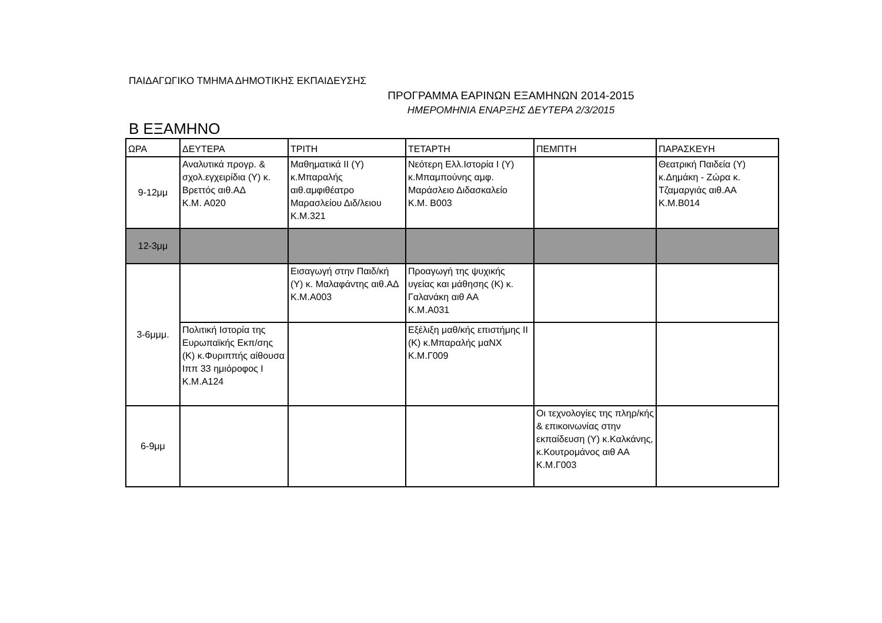ΠΑΙΔΑΓΩΓΙΚΟ ΤΜΗΜΑ ΔΗΜΟΤΙΚΗΣ ΕΚΠΑΙΔΕΥΣΗΣ
ΠΡΟΓΡΑΜΜΑ ΕΑΡΙΝΩΝ ΕΞΑΜΗΝΩΝ 2014-2015
ΗΜΕΡΟΜΗΝΙΑ ΕΝΑΡΞΗΣ ΔΕΥΤΕΡΑ 2/3/2015
Β ΕΞΑΜΗΝΟ
| ΩΡΑ | ΔΕΥΤΕΡΑ | ΤΡΙΤΗ | ΤΕΤΑΡΤΗ | ΠΕΜΠΤΗ | ΠΑΡΑΣΚΕΥΗ |
| --- | --- | --- | --- | --- | --- |
| 9-12μμ | Αναλυτικά προγρ. & σχολ.εγχειρίδια (Υ) κ. Βρεττός αιθ.ΑΔ Κ.Μ. Α020 | Μαθηματικά ΙΙ (Υ) κ.Μπαραλής αιθ.αμφιθέατρο Μαρασλείου Διδ/λειου Κ.Μ.321 | Νεότερη Ελλ.Ιστορία Ι (Υ) κ.Μπαμπούνης αμφ. Μαράσλειο Διδασκαλείο Κ.Μ. Β003 | | Θεατρική Παιδεία (Υ) κ.Δημάκη - Ζώρα κ. Τζαμαργιάς αιθ.ΑΑ Κ.Μ.Β014 |
| 12-3μμ | | | | | |
| 3-6μμμ. | | Εισαγωγή στην Παιδ/κή (Υ) κ. Μαλαφάντης αιθ.ΑΔ Κ.Μ.Α003 | Προαγωγή της ψυχικής υγείας και μάθησης (Κ) κ. Γαλανάκη αιθ ΑΑ Κ.Μ.Α031 | | |
| | Πολιτική Ιστορία της Ευρωπαϊκής Εκπ/σης (Κ) κ.Φυριππής αίθουσα Ιππ 33 ημιόροφος Ι Κ.Μ.Α124 | | Εξέλιξη μαθ/κής επιστήμης ΙΙ (Κ) κ.Μπαραλής μαΝΧ Κ.Μ.Γ009 | | |
| 6-9μμ | | | | Οι τεχνολογίες της πληρ/κής & επικοινωνίας στην εκπαίδευση (Υ) κ.Καλκάνης, κ.Κουτρομάνος αιθ ΑΑ Κ.Μ.Γ003 | |